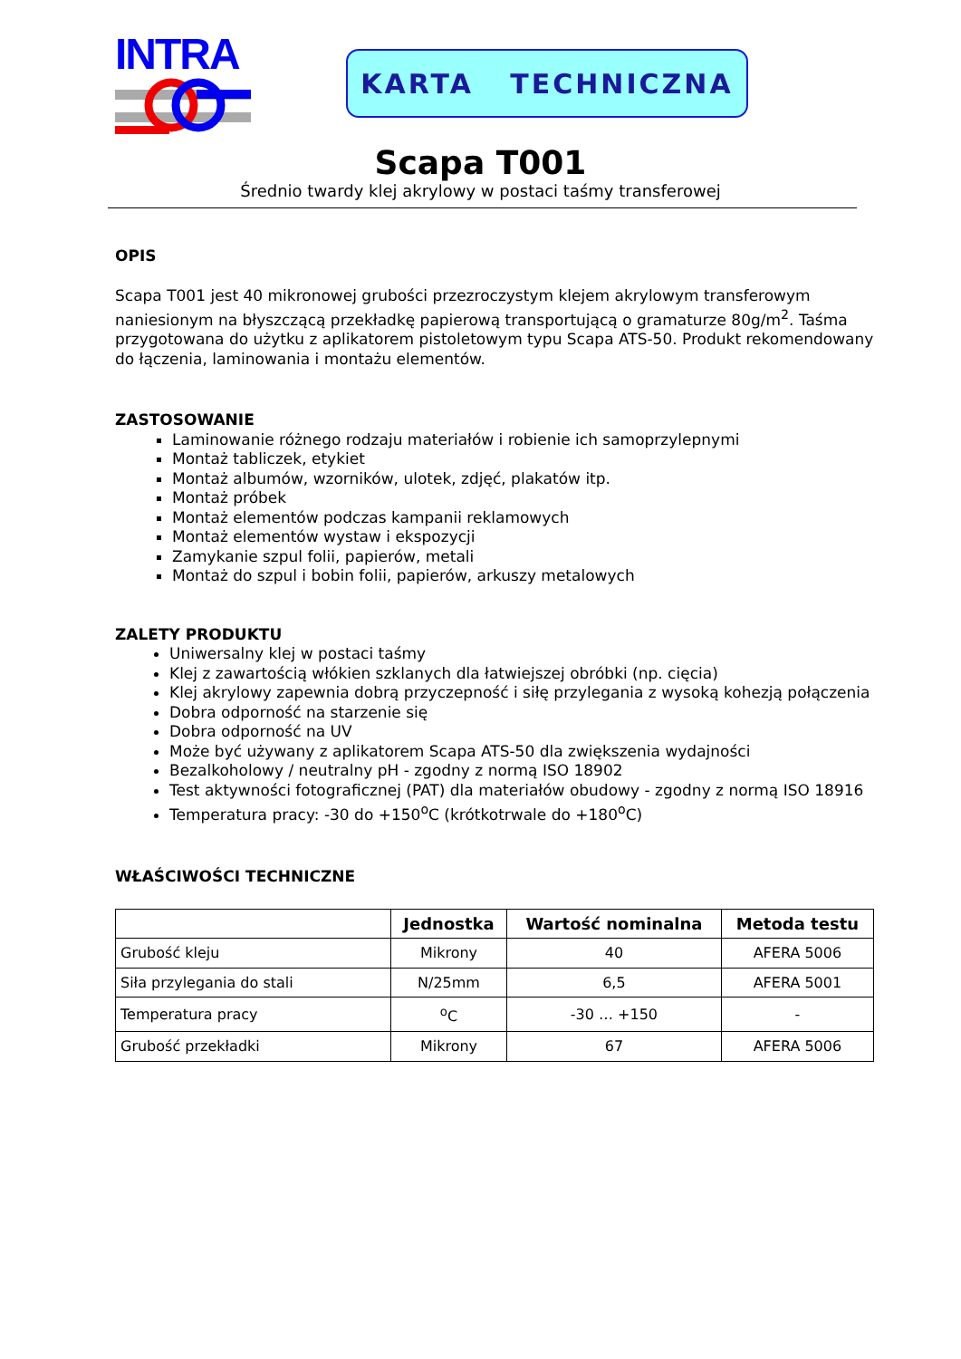INTRA
KARTA TECHNICZNA
Scapa T001
Średnio twardy klej akrylowy w postaci taśmy transferowej
OPIS
Scapa T001 jest 40 mikronowej grubości przezroczystym klejem akrylowym transferowym naniesionym na błyszczącą przekładkę papierową transportującą o gramaturze 80g/m<sup>2</sup>. Taśma przygotowana do użytku z aplikatorem pistoletowym typu Scapa ATS-50. Produkt rekomendowany do łączenia, laminowania i montażu elementów.
ZASTOSOWANIE
Laminowanie różnego rodzaju materiałów i robienie ich samoprzylepnymi
Montaż tabliczek, etykiet
Montaż albumów, wzorników, ulotek, zdjęć, plakatów itp.
Montaż próbek
Montaż elementów podczas kampanii reklamowych
Montaż elementów wystaw i ekspozycji
Zamykanie szpul folii, papierów, metali
Montaż do szpul i bobin folii, papierów, arkuszy metalowych
ZALETY PRODUKTU
Uniwersalny klej w postaci taśmy
Klej z zawartością włókien szklanych dla łatwiejszej obróbki (np. cięcia)
Klej akrylowy zapewnia dobrą przyczepność i siłę przylegania z wysoką kohezją połączenia
Dobra odporność na starzenie się
Dobra odporność na UV
Może być używany z aplikatorem Scapa ATS-50 dla zwiększenia wydajności
Bezalkoholowy / neutralny pH - zgodny z normą ISO 18902
Test aktywności fotograficznej (PAT) dla materiałów obudowy - zgodny z normą ISO 18916
Temperatura pracy: -30 do +150<sup>o</sup>C (krótkotrwale do +180<sup>o</sup>C)
WŁAŚCIWOŚCI TECHNICZNE
| | Jednostka | Wartość nominalna | Metoda testu |
| --- | --- | --- | --- |
| Grubość kleju | Mikrony | 40 | AFERA 5006 |
| Siła przylegania do stali | N/25mm | 6,5 | AFERA 5001 |
| Temperatura pracy | <sup>o</sup> C | -30 … +150 | - |
| Grubość przekładki | Mikrony | 67 | AFERA 5006 |